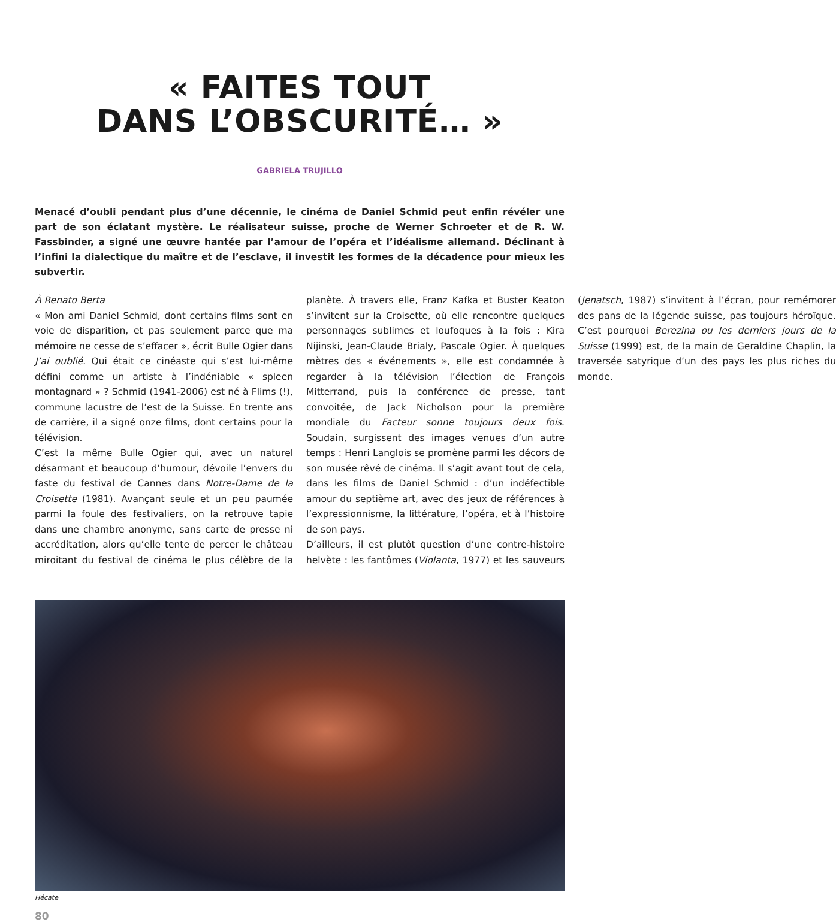« FAITES TOUT
DANS L’OBSCURITÉ… »
GABRIELA TRUJILLO
Menacé d’oubli pendant plus d’une décennie, le cinéma de Daniel Schmid peut enfin révéler une part de son éclatant mystère. Le réalisateur suisse, proche de Werner Schroeter et de R. W. Fassbinder, a signé une œuvre hantée par l’amour de l’opéra et l’idéalisme allemand. Déclinant à l’infini la dialectique du maître et de l’esclave, il investit les formes de la décadence pour mieux les subvertir.
À Renato Berta
« Mon ami Daniel Schmid, dont certains films sont en voie de disparition, et pas seulement parce que ma mémoire ne cesse de s’effacer », écrit Bulle Ogier dans J’ai oublié. Qui était ce cinéaste qui s’est lui-même défini comme un artiste à l’indéniable « spleen montagnard » ? Schmid (1941-2006) est né à Flims (!), commune lacustre de l’est de la Suisse. En trente ans de carrière, il a signé onze films, dont certains pour la télévision.
C’est la même Bulle Ogier qui, avec un naturel désarmant et beaucoup d’humour, dévoile l’envers du faste du festival de Cannes dans Notre-Dame de la Croisette (1981). Avançant seule et un peu paumée parmi la foule des festivaliers, on la retrouve tapie dans une chambre anonyme, sans carte de presse ni accréditation, alors qu’elle tente de percer le château miroitant du festival de cinéma le plus célèbre de la planète. À travers elle, Franz Kafka et Buster Keaton s’invitent sur la Croisette, où elle rencontre quelques personnages sublimes et loufoques à la fois : Kira Nijinski, Jean-Claude Brialy, Pascale Ogier. À quelques mètres des « événements », elle est condamnée à regarder à la télévision l’élection de François Mitterrand, puis la conférence de presse, tant convoitée, de Jack Nicholson pour la première mondiale du Facteur sonne toujours deux fois. Soudain, surgissent des images venues d’un autre temps : Henri Langlois se promène parmi les décors de son musée rêvé de cinéma. Il s’agit avant tout de cela, dans les films de Daniel Schmid : d’un indéfectible amour du septième art, avec des jeux de références à l’expressionnisme, la littérature, l’opéra, et à l’histoire de son pays.
D’ailleurs, il est plutôt question d’une contre-histoire helvète : les fantômes (Violanta, 1977) et les sauveurs (Jenatsch, 1987) s’invitent à l’écran, pour remémorer des pans de la légende suisse, pas toujours héroïque. C’est pourquoi Berezina ou les derniers jours de la Suisse (1999) est, de la main de Geraldine Chaplin, la traversée satyrique d’un des pays les plus riches du monde.
Hécate
80